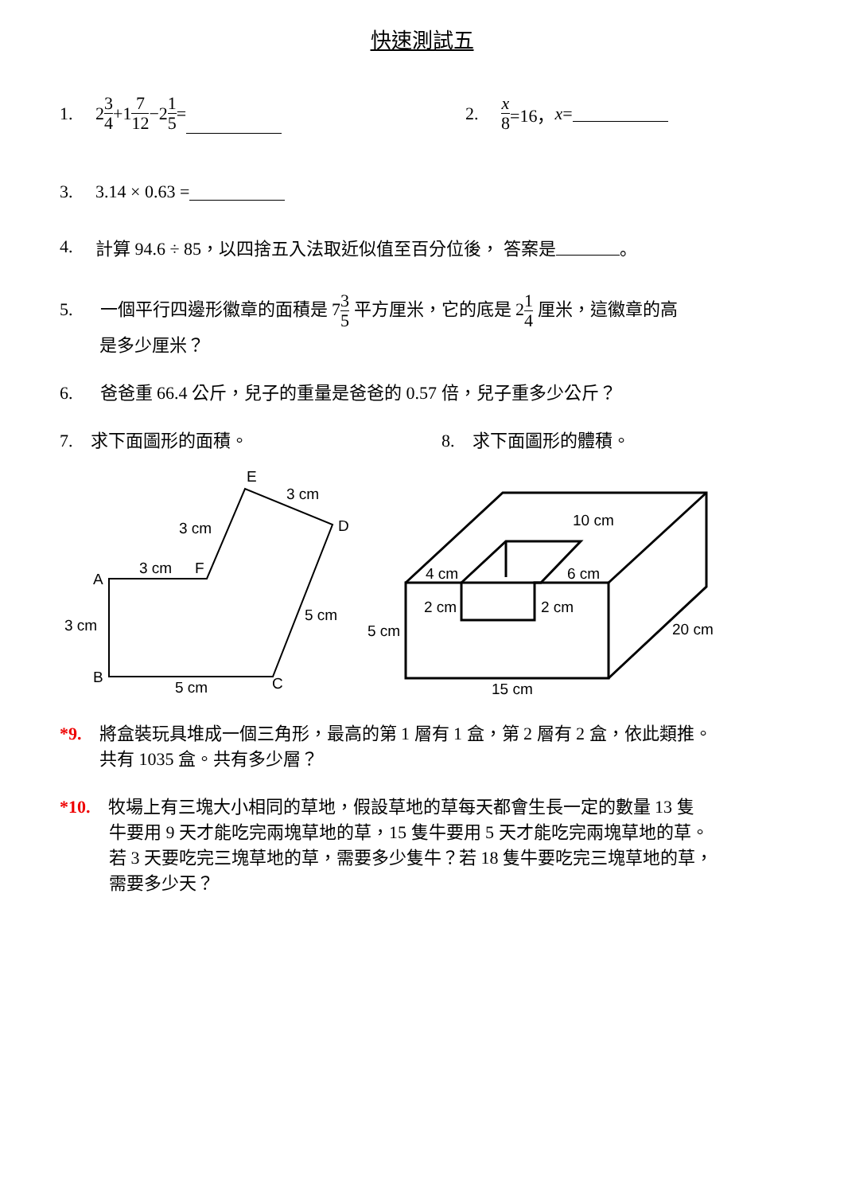快速測試五
1. 2 3 4 +1 7 12 −2 1 5 = 2. x 8 =16， x =
3. 3.14 × 0.63 =
4. 計算 94.6 ÷ 85，以四捨五入法取近似值至百分位後， 答案是 。
5. 一個平行四邊形徽章的面積是 73 5 平方厘米，它的底是 21 4 厘米，這徽章的高
是多少厘米？
6. 爸爸重 66.4 公斤，兒子的重量是爸爸的 0.57 倍，兒子重多少公斤？
7. 求下面圖形的面積。 8. 求下面圖形的體積。
E
3 cm
D
3 cm
3 cm
F
A
3 cm
5 cm
B
5 cm
C
10 cm
4 cm
6 cm
2 cm
2 cm
5 cm
20 cm
15 cm
*9. 將盒裝玩具堆成一個三角形，最高的第 1 層有 1 盒，第 2 層有 2 盒，依此類推。
共有 1035 盒。共有多少層？
*10. 牧場上有三塊大小相同的草地，假設草地的草每天都會生長一定的數量 13 隻
牛要用 9 天才能吃完兩塊草地的草，15 隻牛要用 5 天才能吃完兩塊草地的草。
若 3 天要吃完三塊草地的草，需要多少隻牛？若 18 隻牛要吃完三塊草地的草，
需要多少天？